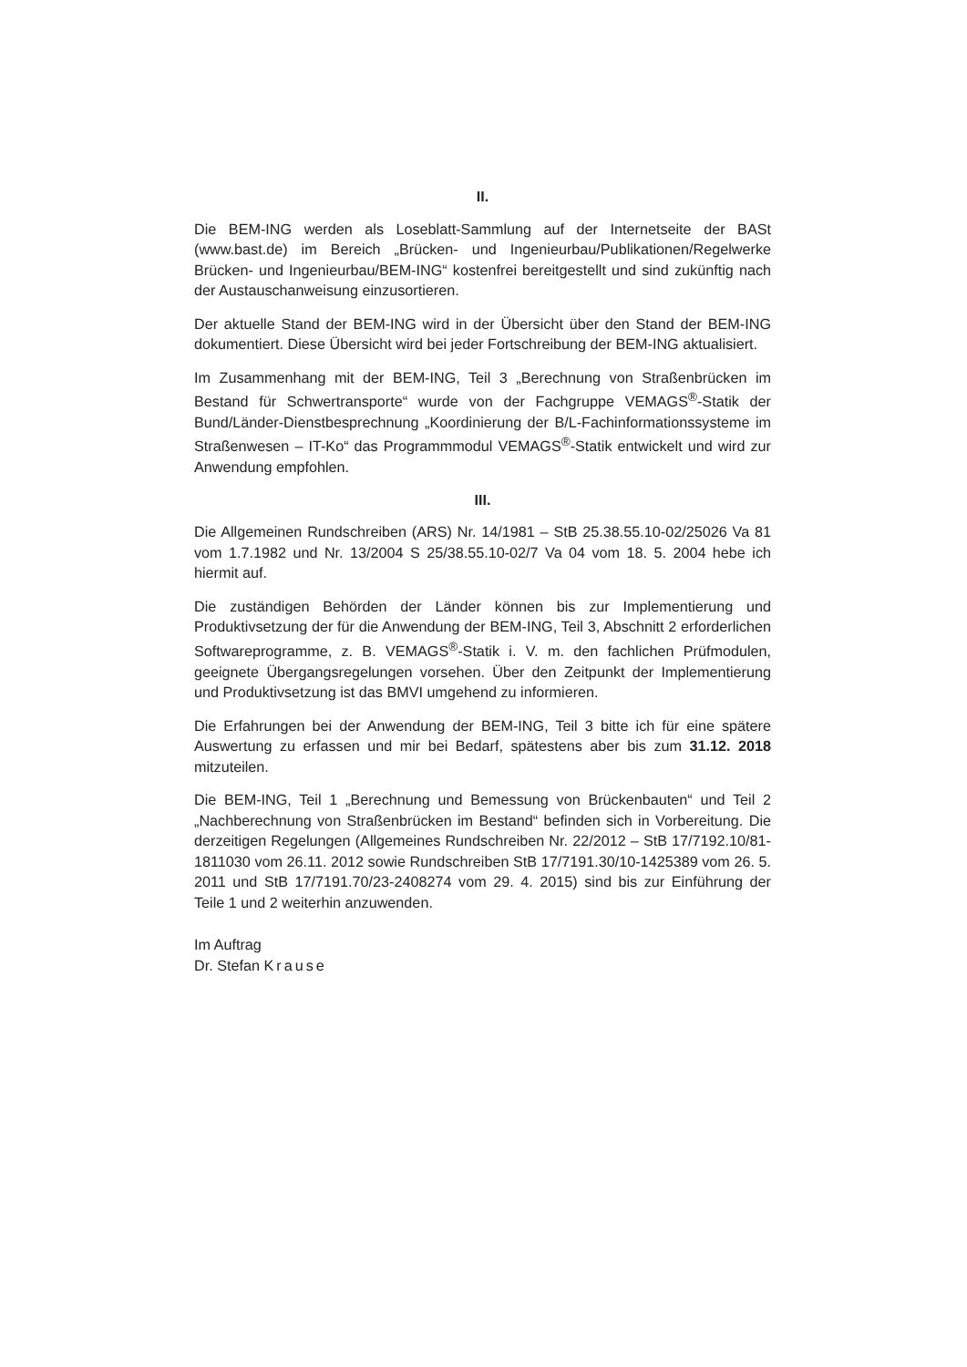II.
Die BEM-ING werden als Loseblatt-Sammlung auf der Internetseite der BASt (www.bast.de) im Bereich „Brücken- und Ingenieurbau/Publikationen/Regelwerke Brücken- und Ingenieurbau/BEM-ING“ kostenfrei bereitgestellt und sind zukünftig nach der Austauschanweisung einzusortieren.
Der aktuelle Stand der BEM-ING wird in der Übersicht über den Stand der BEM-ING dokumentiert. Diese Übersicht wird bei jeder Fortschreibung der BEM-ING aktualisiert.
Im Zusammenhang mit der BEM-ING, Teil 3 „Berechnung von Straßenbrücken im Bestand für Schwertransporte“ wurde von der Fachgruppe VEMAGS<sup>®</sup>-Statik der Bund/Länder-Dienstbesprechnung „Koordinierung der B/L-Fachinformations­systeme im Straßenwesen – IT-Ko“ das Programmmodul VEMAGS<sup>®</sup>-Statik entwickelt und wird zur Anwendung empfohlen.
III.
Die Allgemeinen Rundschreiben (ARS) Nr. 14/1981 – StB 25.38.55.10-02/25026 Va 81 vom 1.7.1982 und Nr. 13/2004 S 25/38.55.10-02/7 Va 04 vom 18. 5. 2004 hebe ich hiermit auf.
Die zuständigen Behörden der Länder können bis zur Implementierung und Produktivsetzung der für die Anwendung der BEM-ING, Teil 3, Abschnitt 2 erforderlichen Softwareprogramme, z. B. VEMAGS<sup>®</sup>-Statik i. V. m. den fachlichen Prüfmodulen, geeignete Übergangsregelungen vorsehen. Über den Zeitpunkt der Implementierung und Produktivsetzung ist das BMVI umgehend zu informieren.
Die Erfahrungen bei der Anwendung der BEM-ING, Teil 3 bitte ich für eine spätere Auswertung zu erfassen und mir bei Bedarf, spätestens aber bis zum 31.12. 2018 mitzuteilen.
Die BEM-ING, Teil 1 „Berechnung und Bemessung von Brückenbauten“ und Teil 2 „Nachberechnung von Straßenbrücken im Bestand“ befinden sich in Vorbereitung. Die derzeitigen Regelungen (Allgemeines Rundschreiben Nr. 22/2012 – StB 17/7192.10/81-1811030 vom 26.11. 2012 sowie Rundschreiben StB 17/7191.30/10-1425389 vom 26. 5. 2011 und StB 17/7191.70/23-2408274 vom 29. 4. 2015) sind bis zur Einführung der Teile 1 und 2 weiterhin anzuwenden.
Im Auftrag
Dr. Stefan Krause